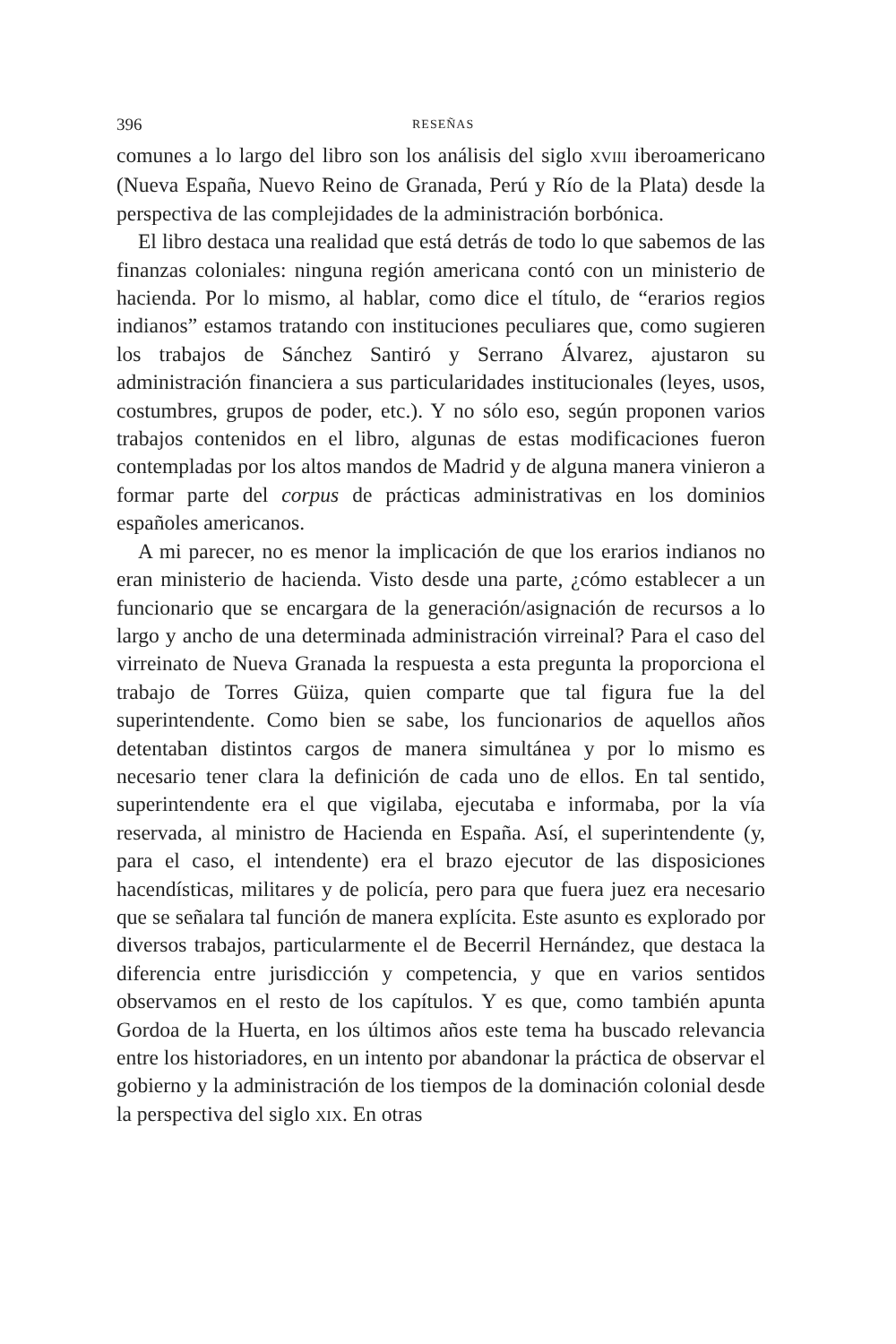396 RESEÑAS
comunes a lo largo del libro son los análisis del siglo XVIII iberoamericano (Nueva España, Nuevo Reino de Granada, Perú y Río de la Plata) desde la perspectiva de las complejidades de la administración borbónica.
El libro destaca una realidad que está detrás de todo lo que sabemos de las finanzas coloniales: ninguna región americana contó con un ministerio de hacienda. Por lo mismo, al hablar, como dice el título, de “erarios regios indianos” estamos tratando con instituciones peculiares que, como sugieren los trabajos de Sánchez Santiró y Serrano Álvarez, ajustaron su administración financiera a sus particularidades institucionales (leyes, usos, costumbres, grupos de poder, etc.). Y no sólo eso, según proponen varios trabajos contenidos en el libro, algunas de estas modificaciones fueron contempladas por los altos mandos de Madrid y de alguna manera vinieron a formar parte del corpus de prácticas administrativas en los dominios españoles americanos.
A mi parecer, no es menor la implicación de que los erarios indianos no eran ministerio de hacienda. Visto desde una parte, ¿cómo establecer a un funcionario que se encargara de la generación/asignación de recursos a lo largo y ancho de una determinada administración virreinal? Para el caso del virreinato de Nueva Granada la respuesta a esta pregunta la proporciona el trabajo de Torres Güiza, quien comparte que tal figura fue la del superintendente. Como bien se sabe, los funcionarios de aquellos años detentaban distintos cargos de manera simultánea y por lo mismo es necesario tener clara la definición de cada uno de ellos. En tal sentido, superintendente era el que vigilaba, ejecutaba e informaba, por la vía reservada, al ministro de Hacienda en España. Así, el superintendente (y, para el caso, el intendente) era el brazo ejecutor de las disposiciones hacendísticas, militares y de policía, pero para que fuera juez era necesario que se señalara tal función de manera explícita. Este asunto es explorado por diversos trabajos, particularmente el de Becerril Hernández, que destaca la diferencia entre jurisdicción y competencia, y que en varios sentidos observamos en el resto de los capítulos. Y es que, como también apunta Gordoa de la Huerta, en los últimos años este tema ha buscado relevancia entre los historiadores, en un intento por abandonar la práctica de observar el gobierno y la administración de los tiempos de la dominación colonial desde la perspectiva del siglo XIX. En otras